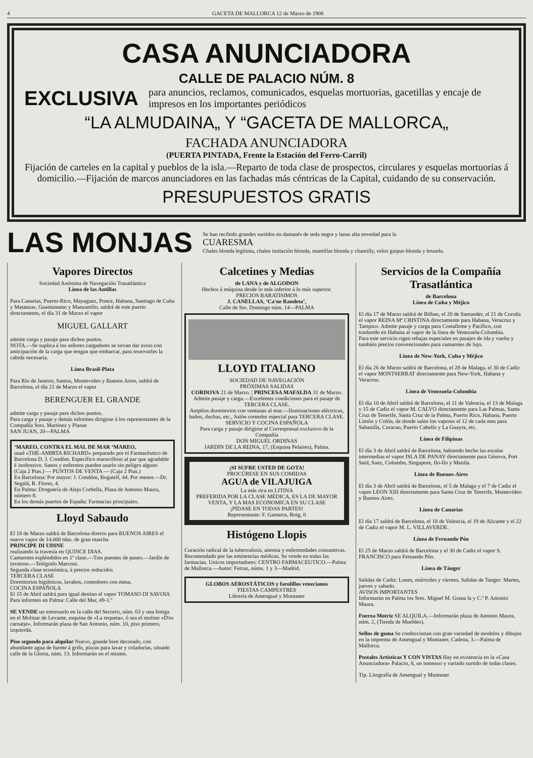4 GACETA DE MALLORCA 12 de Marzo de 1908
CASA ANUNCIADORA
CALLE DE PALACIO NÚM. 8
EXCLUSIVA para anuncios, reclamos, comunicados, esquelas mortuorias, gacetillas y encaje de impresos en los importantes periódicos
“LA ALMUDAINA„ Y “GACETA DE MALLORCA„
FACHADA ANUNCIADORA
(PUERTA PINTADA, Frente la Estación del Ferro-Carril)
Fijación de carteles en la capital y pueblos de la isla.—Reparto de toda clase de prospectos, circulares y esquelas mortuorias á domicilio.—Fijación de marcos anunciadores en las fachadas más céntricas de la Capital, cuidando de su conservación.
PRESUPUESTOS GRATIS
LAS MONJAS
Se han recibido grandes surtidos en damasés de seda negra y lanas alta novedad para la
CUARESMA
Chales blonda legítima, chales imitación blonda, mantillas blonda y chantilly, velos guipur-blonda y brusela.
Vapores Directos
Sociedad Anónima de Navegación Trasatlántica
Línea de las Antillas
Para Canarias, Puerto-Rico, Mayaguez, Ponce, Habana, Santiago de Cuba y Matanzas, Guantanamo y Manzanillo, saldrá de este puerto directamente, el día 31 de Marzo el vapor
MIGUEL GALLART
admite carga y pasaje para dichos puntos.
NOTA.—Se suplica á los señores cargadores se sirvan dar aviso con anticipación de la carga que tengan que embarcar, para reservarles la cabida necesaria.
Línea Brasil-Plata
Para Río de Janeiro, Santos, Montevideo y Buenos Aires, saldrá de Barcelona, el día 21 de Marzo el vapor
BERENGUER EL GRANDE
admite carga y pasaje para dichos puntos.
Para carga y pasaje y demás informes dirigirse á los representantes de la Compañía Sres. Martínez y Planas
SAN JUAN, 20—PALMA
‘MAREO, CONTRA EL MAL DE MAR ‘MAREO,
usad «THE-AMIRTA RICHARD» preparado por el Farmacéutico de Barcelona D. J. Condóm. Específico maravilloso al par que agradable é inofensivo. Sanos y enfermos pueden usarlo sin peligro alguno (Caja 2 Ptas.) — PUNTOS DE VENTA — (Caja 2 Ptas.)
En Barcelona: Por mayor: J. Condóm, Bogatell, 44. Por menor.—Dr. Segalá, R. Flores, 4.
En Palma: Droguería de Alejo Corbella, Plaza de Antonio Maura, número 8.
En los demás puertos de España: Farmacias principales.
Lloyd Sabaudo
El 18 de Marzo saldrá de Barcelona directo para BUENOS AIRES el nuevo vapor de 14.000 tdas. de gran marcha
PRINCIPE DI UDINE
realizando la travesía en QUINCE DIAS.
Camarotes espléndidos en 1ª clase.—Tres puentes de paseo.—Jardín de invierno.—Telégrafo Marconi.
Segunda clase económica, á precios reducidos
TERCERA CLASE
Dormitorios higiénicos, lavabos, comedores con mesa.
COCINA ESPAÑOLA
El 15 de Abril saldrá para igual destino el vapor TOMASO DI SAVOIA
Para informes en Palma: Calle del Mar, 49-1.º
SE VENDE un entresuelo en la calle del Secorro, núm. 63 y una botiga en el Molinar de Levante, esquina de «La requeta», ó sea el molino «D'es carnatje». Informarán plaza de San Antonio, núm. 10, piso primero, izquierda.
Piso segundo para alquilar Nuevo, grande bien decorado, con abundante agua de fuente á grifo, piscas para lavar y coladurías, situado calle de la Gloria, núm. 13. Informarán en el mismo.
Calcetines y Medias
de LANA y de ALGODON
Hechos á máquina desde lo más inferior á lo más superior.
PRECIOS BARATISIMOS
J. CANELLAS, ‘Ca'ne Randeta’,
Calle de Sto. Domingo núm. 14—PALMA
LLOYD ITALIANO
SOCIEDAD DE NAVEGACIÓN
PRÓXIMAS SALIDAS
CORDOVA 21 de Marzo. | PRINCESA MAFALDA 31 de Marzo.
Admite pasaje y carga.—Excelentes condiciones para el pasaje de TERCERA CLASE.
Amplios dormitorios con ventanas al mar.—Iluminaciones eléctricas, baños, duchas, etc., Salón comedor especial para TERCERA CLASE.
SERVICIO Y COCINA ESPAÑOLA
Para carga y pasaje dirigirse al Corresponsal exclusivo de la Compañía
DON MIGUEL ORDINAS
JARDIN DE LA REINA, 17, (Esquina Pelaires), Palma.
¡SI SUFRE USTED DE GOTA!
PROCÚRESE EN SUS COMIDAS
AGUA de VILAJUIGA
La más rica en LITINA
PREFERIDA POR LA CLASE MÉDICA, ES LA DE MAYOR VENTA, Y LA MAS ECONOMICA EN SU CLASE
¡PÍDASE EN TODAS PARTES!
Representante: F. Gamarra, Roig, 0
Histógeno Llopis
Curación radical de la tuberculosis, anemia y enfermedades consuntivas. Recomendado por las eminencias médicas. Se vende en todas las farmacias. Unicos importadores: CENTRO FARMACEUTICO.—Palma de Mallorca.—Autor: Ferraz, núms. 1 y 3—Madrid.
GLOBOS AEROSTÁTICOS y farolillos venecianos
FIESTAS CAMPESTRES
Librería de Amengual y Muntaner
Servicios de la Compañía Trasatlántica
de Barcelona
Línea de Cuba y Méjico
El día 17 de Marzo saldrá de Bilbao, el 20 de Santander, el 21 de Coruña el vapor REINA Mª CRISTINA directamente para Habana, Veracruz y Tampico. Admite pasaje y carga para Costafirme y Pacífico, con trasbordo en Habana al vapor de la línea de Venezuela-Colombia.
Para este servicio rigen rebajas especiales en pasajes de ida y vuelta y también precios convencionales para camarotes de lujo.
Línea de New-York, Cuba y Méjico
El día 26 de Marzo saldrá de Barcelona, el 28 de Malaga, el 30 de Cadiz el vapor MONTSERRAT directamente para New-York, Habana y Veracruz.
Línea de Venezuela-Colombia
El día 10 de Abril saldrá de Barcelona, el 11 de Valencia, el 13 de Malaga y 15 de Cadiz el vapor M. CALVO directamente para Las Palmas, Santa Cruz de Tenerife, Santa Cruz de la Palma, Puerto Rico, Habana, Puerto Limón y Colón, de donde salen los vapores el 12 de cada mes para Sabanilla, Curacao, Puerto Cabello y La Guayra, etc.
Línea de Filipinas
El día 3 de Abril saldrá de Barcelona, habiendo hecho las escalas intermedias el vapor ISLA DE PANAY directamente para Génova, Port Said, Suez, Colombo, Singapore, Ilo-Ilo y Manila.
Línea de Buenos-Aires
El día 3 de Abril saldrá de Barcelona, el 5 de Malaga y el 7 de Cadiz el vapor LEON XIII directamente para Santa Cruz de Tenerife, Montevideo y Buenos Aires.
Línea de Canarias
El día 17 saldrá de Barcelona, el 18 de Valencia, el 19 de Alicante y el 22 de Cadiz el vapor M. L. VILLAVERDE.
Línea de Fernando Póo
El 25 de Marzo saldrá de Barcelona y el 30 de Cadiz el vapor S. FRANCISCO para Fernando Póo.
Línea de Tánger
Salidas de Cadiz: Lunes, miércoles y viernes. Salidas de Tanger: Martes, jueves y sabado.
AVISOS IMPORTANTES
Informarán en Palma los Sres. Miguel M. Grana la y C.ª P. Antonio Maura.
Fuerza Motriz SE ALQUILA.—Informarán plaza de Antonio Maura, núm. 2, (Tienda de Muebles).
Sellos de goma Se confeccionan con gran variedad de modelos y dibujos en la imprenta de Amengual y Muntaner, Cadena, 3.—Palma de Mallorca.
Postales Artísticas Y CON VISTAS Hay en existencia en la «Casa Anunciadora» Palacio, 8, un inmenso y variado surtido de todas clases.
Tip. Litografía de Amengual y Muntaner